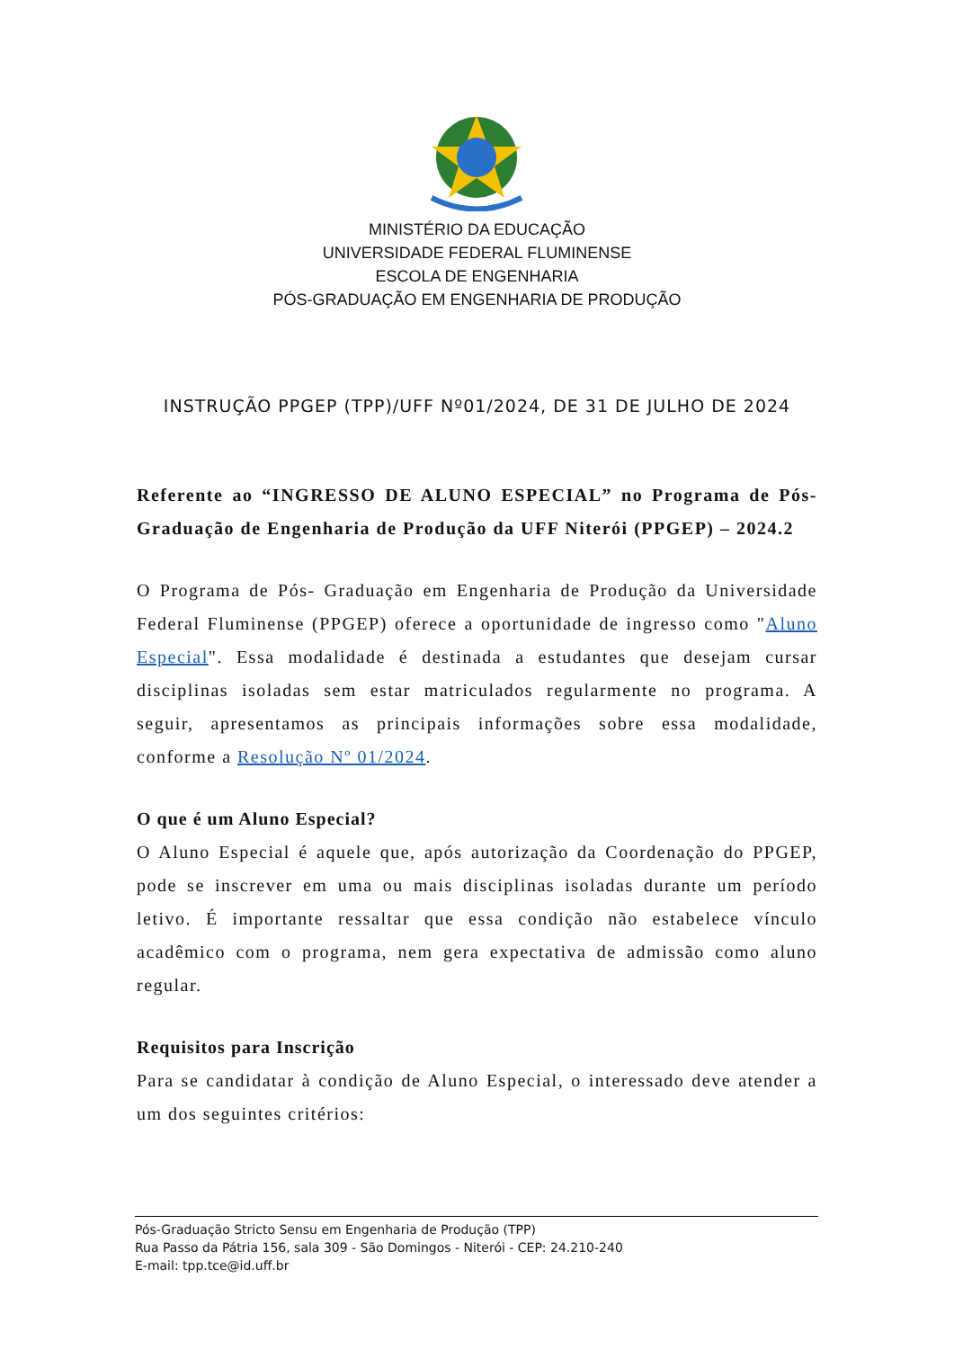MINISTÉRIO DA EDUCAÇÃO
UNIVERSIDADE FEDERAL FLUMINENSE
ESCOLA DE ENGENHARIA
PÓS-GRADUAÇÃO EM ENGENHARIA DE PRODUÇÃO
INSTRUÇÃO PPGEP (TPP)/UFF Nº01/2024, DE 31 DE JULHO DE 2024
Referente ao “INGRESSO DE ALUNO ESPECIAL” no Programa de Pós-Graduação de Engenharia de Produção da UFF Niterói (PPGEP) – 2024.2
O Programa de Pós- Graduação em Engenharia de Produção da Universidade Federal Fluminense (PPGEP) oferece a oportunidade de ingresso como "Aluno Especial". Essa modalidade é destinada a estudantes que desejam cursar disciplinas isoladas sem estar matriculados regularmente no programa. A seguir, apresentamos as principais informações sobre essa modalidade, conforme a Resolução Nº 01/2024.
O que é um Aluno Especial?
O Aluno Especial é aquele que, após autorização da Coordenação do PPGEP, pode se inscrever em uma ou mais disciplinas isoladas durante um período letivo. É importante ressaltar que essa condição não estabelece vínculo acadêmico com o programa, nem gera expectativa de admissão como aluno regular.
Requisitos para Inscrição
Para se candidatar à condição de Aluno Especial, o interessado deve atender a um dos seguintes critérios:
Pós-Graduação Stricto Sensu em Engenharia de Produção (TPP)
Rua Passo da Pátria 156, sala 309 - São Domingos - Niterói - CEP: 24.210-240
E-mail: tpp.tce@id.uff.br